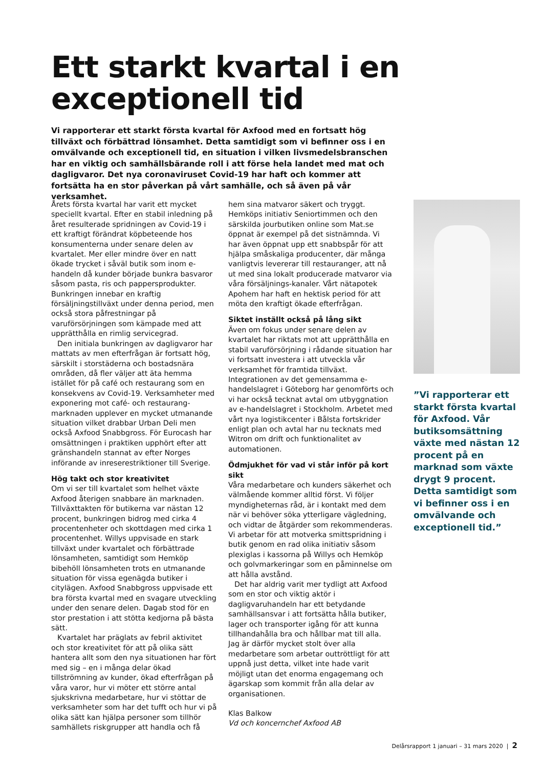Ett starkt kvartal i en
exceptionell tid
Vi rapporterar ett starkt första kvartal för Axfood med en fortsatt hög tillväxt och förbättrad lönsamhet. Detta samtidigt som vi befinner oss i en omvälvande och exceptionell tid, en situation i vilken livsmedelsbranschen har en viktig och samhällsbärande roll i att förse hela landet med mat och dagligvaror. Det nya coronaviruset Covid-19 har haft och kommer att fortsätta ha en stor påverkan på vårt samhälle, och så även på vår verksamhet.
Årets första kvartal har varit ett mycket speciellt kvartal. Efter en stabil inledning på året resulterade spridningen av Covid-19 i ett kraftigt förändrat köpbeteende hos konsumenterna under senare delen av kvartalet. Mer eller mindre över en natt ökade trycket i såväl butik som inom e-handeln då kunder började bunkra basvaror såsom pasta, ris och pappersprodukter. Bunkringen innebar en kraftig försäljningstillväxt under denna period, men också stora påfrestningar på varuförsörjningen som kämpade med att upprätthålla en rimlig servicegrad.
Den initiala bunkringen av dagligvaror har mattats av men efterfrågan är fortsatt hög, särskilt i storstäderna och bostadsnära områden, då fler väljer att äta hemma istället för på café och restaurang som en konsekvens av Covid-19. Verksamheter med exponering mot café- och restaurang-marknaden upplever en mycket utmanande situation vilket drabbar Urban Deli men också Axfood Snabbgross. För Eurocash har omsättningen i praktiken upphört efter att gränshandeln stannat av efter Norges införande av inreserestriktioner till Sverige.
Hög takt och stor kreativitet
Om vi ser till kvartalet som helhet växte Axfood återigen snabbare än marknaden. Tillväxttakten för butikerna var nästan 12 procent, bunkringen bidrog med cirka 4 procentenheter och skottdagen med cirka 1 procentenhet. Willys uppvisade en stark tillväxt under kvartalet och förbättrade lönsamheten, samtidigt som Hemköp bibehöll lönsamheten trots en utmanande situation för vissa egenägda butiker i citylägen. Axfood Snabbgross uppvisade ett bra första kvartal med en svagare utveckling under den senare delen. Dagab stod för en stor prestation i att stötta kedjorna på bästa sätt.
Kvartalet har präglats av febril aktivitet och stor kreativitet för att på olika sätt hantera allt som den nya situationen har fört med sig – en i många delar ökad tillströmning av kunder, ökad efterfrågan på våra varor, hur vi möter ett större antal sjukskrivna medarbetare, hur vi stöttar de verksamheter som har det tufft och hur vi på olika sätt kan hjälpa personer som tillhör samhällets riskgrupper att handla och få hem sina matvaror säkert och tryggt. Hemköps initiativ Seniortimmen och den särskilda jourbutiken online som Mat.se öppnat är exempel på det sistnämnda. Vi har även öppnat upp ett snabbspår för att hjälpa småskaliga producenter, där många vanligtvis levererar till restauranger, att nå ut med sina lokalt producerade matvaror via våra försäljnings-kanaler. Vårt nätapotek Apohem har haft en hektisk period för att möta den kraftigt ökade efterfrågan.
Siktet inställt också på lång sikt
Även om fokus under senare delen av kvartalet har riktats mot att upprätthålla en stabil varuförsörjning i rådande situation har vi fortsatt investera i att utveckla vår verksamhet för framtida tillväxt. Integrationen av det gemensamma e-handelslagret i Göteborg har genomförts och vi har också tecknat avtal om utbyggnation av e-handelslagret i Stockholm. Arbetet med vårt nya logistikcenter i Bålsta fortskrider enligt plan och avtal har nu tecknats med Witron om drift och funktionalitet av automationen.
Ödmjukhet för vad vi står inför på kort sikt
Våra medarbetare och kunders säkerhet och välmående kommer alltid först. Vi följer myndigheternas råd, är i kontakt med dem när vi behöver söka ytterligare vägledning, och vidtar de åtgärder som rekommenderas. Vi arbetar för att motverka smittspridning i butik genom en rad olika initiativ såsom plexiglas i kassorna på Willys och Hemköp och golvmarkeringar som en påminnelse om att hålla avstånd.
Det har aldrig varit mer tydligt att Axfood som en stor och viktig aktör i dagligvaruhandeln har ett betydande samhällsansvar i att fortsätta hålla butiker, lager och transporter igång för att kunna tillhandahålla bra och hållbar mat till alla. Jag är därför mycket stolt över alla medarbetare som arbetar outtröttligt för att uppnå just detta, vilket inte hade varit möjligt utan det enorma engagemang och ägarskap som kommit från alla delar av organisationen.
Klas Balkow
Vd och koncernchef Axfood AB
”Vi rapporterar ett starkt första kvartal för Axfood. Vår butiksomsättning växte med nästan 12 procent på en marknad som växte drygt 9 procent. Detta samtidigt som vi befinner oss i en omvälvande och exceptionell tid.”
Delårsrapport 1 januari – 31 mars 2020 | 2